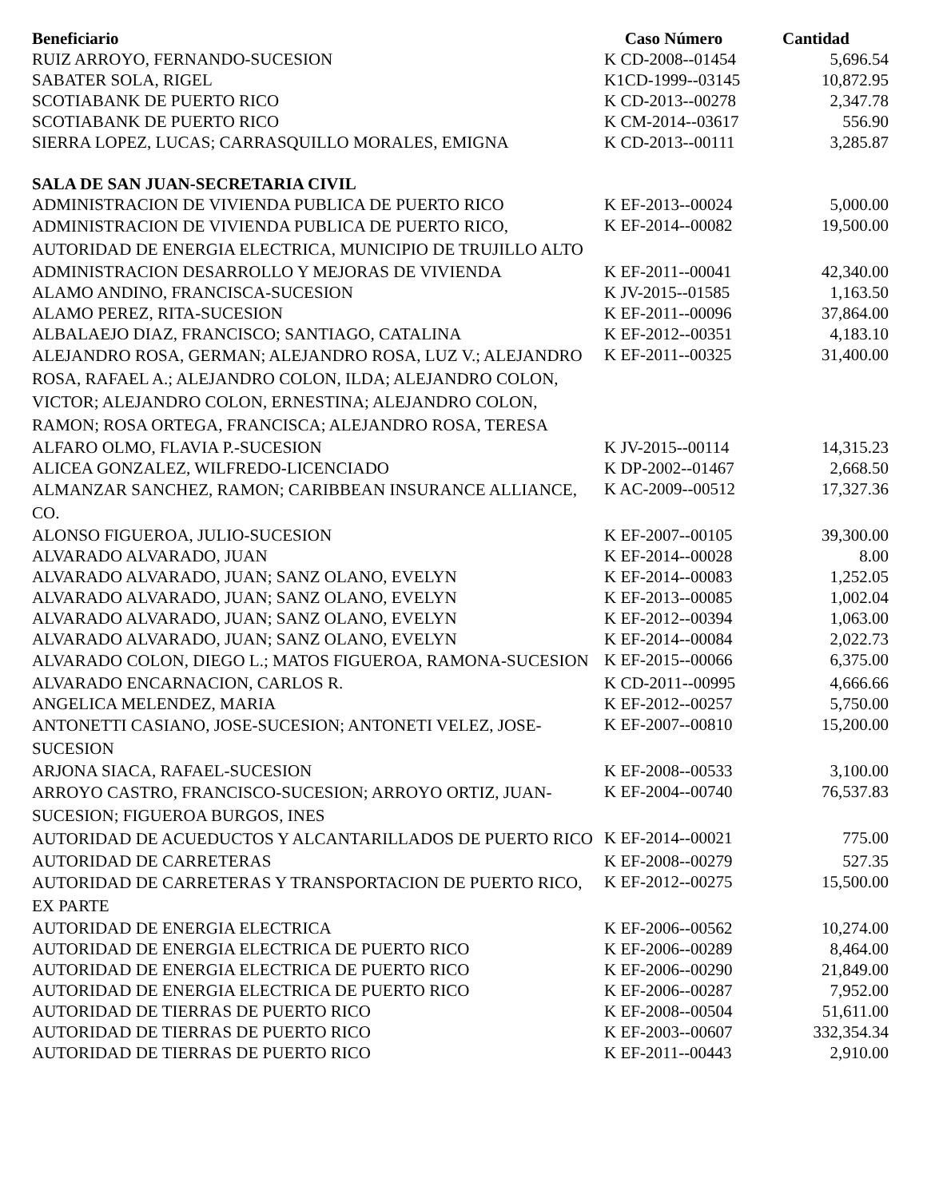| Beneficiario | Caso Número | Cantidad |
| --- | --- | --- |
| RUIZ ARROYO, FERNANDO-SUCESION | K CD-2008--01454 | 5,696.54 |
| SABATER SOLA, RIGEL | K1CD-1999--03145 | 10,872.95 |
| SCOTIABANK DE PUERTO RICO | K CD-2013--00278 | 2,347.78 |
| SCOTIABANK DE PUERTO RICO | K CM-2014--03617 | 556.90 |
| SIERRA LOPEZ, LUCAS; CARRASQUILLO MORALES, EMIGNA | K CD-2013--00111 | 3,285.87 |
| SALA DE SAN JUAN-SECRETARIA CIVIL | | |
| ADMINISTRACION DE VIVIENDA PUBLICA DE PUERTO RICO | K EF-2013--00024 | 5,000.00 |
| ADMINISTRACION DE VIVIENDA PUBLICA DE PUERTO RICO, AUTORIDAD DE ENERGIA ELECTRICA, MUNICIPIO DE TRUJILLO ALTO | K EF-2014--00082 | 19,500.00 |
| ADMINISTRACION DESARROLLO Y MEJORAS DE VIVIENDA | K EF-2011--00041 | 42,340.00 |
| ALAMO ANDINO, FRANCISCA-SUCESION | K JV-2015--01585 | 1,163.50 |
| ALAMO PEREZ, RITA-SUCESION | K EF-2011--00096 | 37,864.00 |
| ALBALAEJO DIAZ, FRANCISCO; SANTIAGO, CATALINA | K EF-2012--00351 | 4,183.10 |
| ALEJANDRO ROSA, GERMAN; ALEJANDRO ROSA, LUZ V.; ALEJANDRO ROSA, RAFAEL A.; ALEJANDRO COLON, ILDA; ALEJANDRO COLON, VICTOR; ALEJANDRO COLON, ERNESTINA; ALEJANDRO COLON, RAMON; ROSA ORTEGA, FRANCISCA; ALEJANDRO ROSA, TERESA | K EF-2011--00325 | 31,400.00 |
| ALFARO OLMO, FLAVIA P.-SUCESION | K JV-2015--00114 | 14,315.23 |
| ALICEA GONZALEZ, WILFREDO-LICENCIADO | K DP-2002--01467 | 2,668.50 |
| ALMANZAR SANCHEZ, RAMON; CARIBBEAN INSURANCE ALLIANCE, CO. | K AC-2009--00512 | 17,327.36 |
| ALONSO FIGUEROA, JULIO-SUCESION | K EF-2007--00105 | 39,300.00 |
| ALVARADO ALVARADO, JUAN | K EF-2014--00028 | 8.00 |
| ALVARADO ALVARADO, JUAN; SANZ OLANO, EVELYN | K EF-2014--00083 | 1,252.05 |
| ALVARADO ALVARADO, JUAN; SANZ OLANO, EVELYN | K EF-2013--00085 | 1,002.04 |
| ALVARADO ALVARADO, JUAN; SANZ OLANO, EVELYN | K EF-2012--00394 | 1,063.00 |
| ALVARADO ALVARADO, JUAN; SANZ OLANO, EVELYN | K EF-2014--00084 | 2,022.73 |
| ALVARADO COLON, DIEGO L.; MATOS FIGUEROA, RAMONA-SUCESION | K EF-2015--00066 | 6,375.00 |
| ALVARADO ENCARNACION, CARLOS R. | K CD-2011--00995 | 4,666.66 |
| ANGELICA MELENDEZ, MARIA | K EF-2012--00257 | 5,750.00 |
| ANTONETTI CASIANO, JOSE-SUCESION; ANTONETI VELEZ, JOSE-SUCESION | K EF-2007--00810 | 15,200.00 |
| ARJONA SIACA, RAFAEL-SUCESION | K EF-2008--00533 | 3,100.00 |
| ARROYO CASTRO, FRANCISCO-SUCESION; ARROYO ORTIZ, JUAN-SUCESION; FIGUEROA BURGOS, INES | K EF-2004--00740 | 76,537.83 |
| AUTORIDAD DE ACUEDUCTOS Y ALCANTARILLADOS DE PUERTO RICO | K EF-2014--00021 | 775.00 |
| AUTORIDAD DE CARRETERAS | K EF-2008--00279 | 527.35 |
| AUTORIDAD DE CARRETERAS Y TRANSPORTACION DE PUERTO RICO, EX PARTE | K EF-2012--00275 | 15,500.00 |
| AUTORIDAD DE ENERGIA ELECTRICA | K EF-2006--00562 | 10,274.00 |
| AUTORIDAD DE ENERGIA ELECTRICA DE PUERTO RICO | K EF-2006--00289 | 8,464.00 |
| AUTORIDAD DE ENERGIA ELECTRICA DE PUERTO RICO | K EF-2006--00290 | 21,849.00 |
| AUTORIDAD DE ENERGIA ELECTRICA DE PUERTO RICO | K EF-2006--00287 | 7,952.00 |
| AUTORIDAD DE TIERRAS DE PUERTO RICO | K EF-2008--00504 | 51,611.00 |
| AUTORIDAD DE TIERRAS DE PUERTO RICO | K EF-2003--00607 | 332,354.34 |
| AUTORIDAD DE TIERRAS DE PUERTO RICO | K EF-2011--00443 | 2,910.00 |